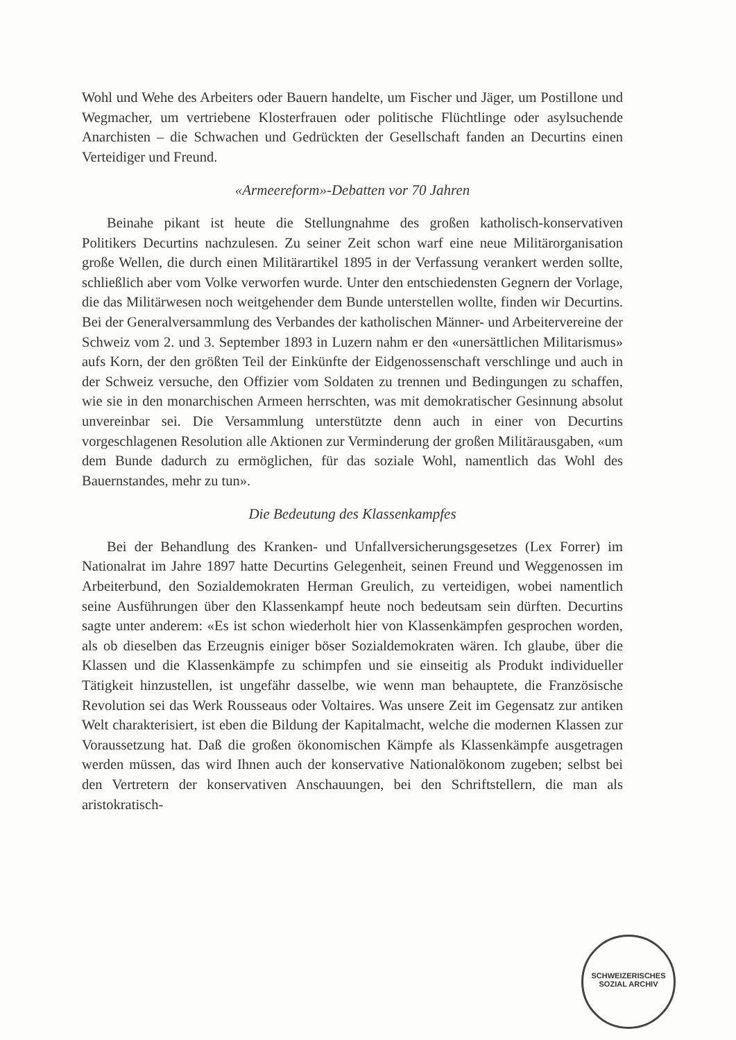Wohl und Wehe des Arbeiters oder Bauern handelte, um Fischer und Jäger, um Postillone und Wegmacher, um vertriebene Klosterfrauen oder politische Flüchtlinge oder asylsuchende Anarchisten – die Schwachen und Gedrückten der Gesellschaft fanden an Decurtins einen Verteidiger und Freund.
«Armeereform»-Debatten vor 70 Jahren
Beinahe pikant ist heute die Stellungnahme des großen katholisch-konservativen Politikers Decurtins nachzulesen. Zu seiner Zeit schon warf eine neue Militärorganisation große Wellen, die durch einen Militärartikel 1895 in der Verfassung verankert werden sollte, schließlich aber vom Volke verworfen wurde. Unter den entschiedensten Gegnern der Vorlage, die das Militärwesen noch weitgehender dem Bunde unterstellen wollte, finden wir Decurtins. Bei der Generalversammlung des Verbandes der katholischen Männer- und Arbeitervereine der Schweiz vom 2. und 3. September 1893 in Luzern nahm er den «unersättlichen Militarismus» aufs Korn, der den größten Teil der Einkünfte der Eidgenossenschaft verschlinge und auch in der Schweiz versuche, den Offizier vom Soldaten zu trennen und Bedingungen zu schaffen, wie sie in den monarchischen Armeen herrschten, was mit demokratischer Gesinnung absolut unvereinbar sei. Die Versammlung unterstützte denn auch in einer von Decurtins vorgeschlagenen Resolution alle Aktionen zur Verminderung der großen Militärausgaben, «um dem Bunde dadurch zu ermöglichen, für das soziale Wohl, namentlich das Wohl des Bauernstandes, mehr zu tun».
Die Bedeutung des Klassenkampfes
Bei der Behandlung des Kranken- und Unfallversicherungsgesetzes (Lex Forrer) im Nationalrat im Jahre 1897 hatte Decurtins Gelegenheit, seinen Freund und Weggenossen im Arbeiterbund, den Sozialdemokraten Herman Greulich, zu verteidigen, wobei namentlich seine Ausführungen über den Klassenkampf heute noch bedeutsam sein dürften. Decurtins sagte unter anderem: «Es ist schon wiederholt hier von Klassenkämpfen gesprochen worden, als ob dieselben das Erzeugnis einiger böser Sozialdemokraten wären. Ich glaube, über die Klassen und die Klassenkämpfe zu schimpfen und sie einseitig als Produkt individueller Tätigkeit hinzustellen, ist ungefähr dasselbe, wie wenn man behauptete, die Französische Revolution sei das Werk Rousseaus oder Voltaires. Was unsere Zeit im Gegensatz zur antiken Welt charakterisiert, ist eben die Bildung der Kapitalmacht, welche die modernen Klassen zur Voraussetzung hat. Daß die großen ökonomischen Kämpfe als Klassenkämpfe ausgetragen werden müssen, das wird Ihnen auch der konservative Nationalökonom zugeben; selbst bei den Vertretern der konservativen Anschauungen, bei den Schriftstellern, die man als aristokratisch-
SCHWEIZERISCHES
SOZIAL ARCHIV